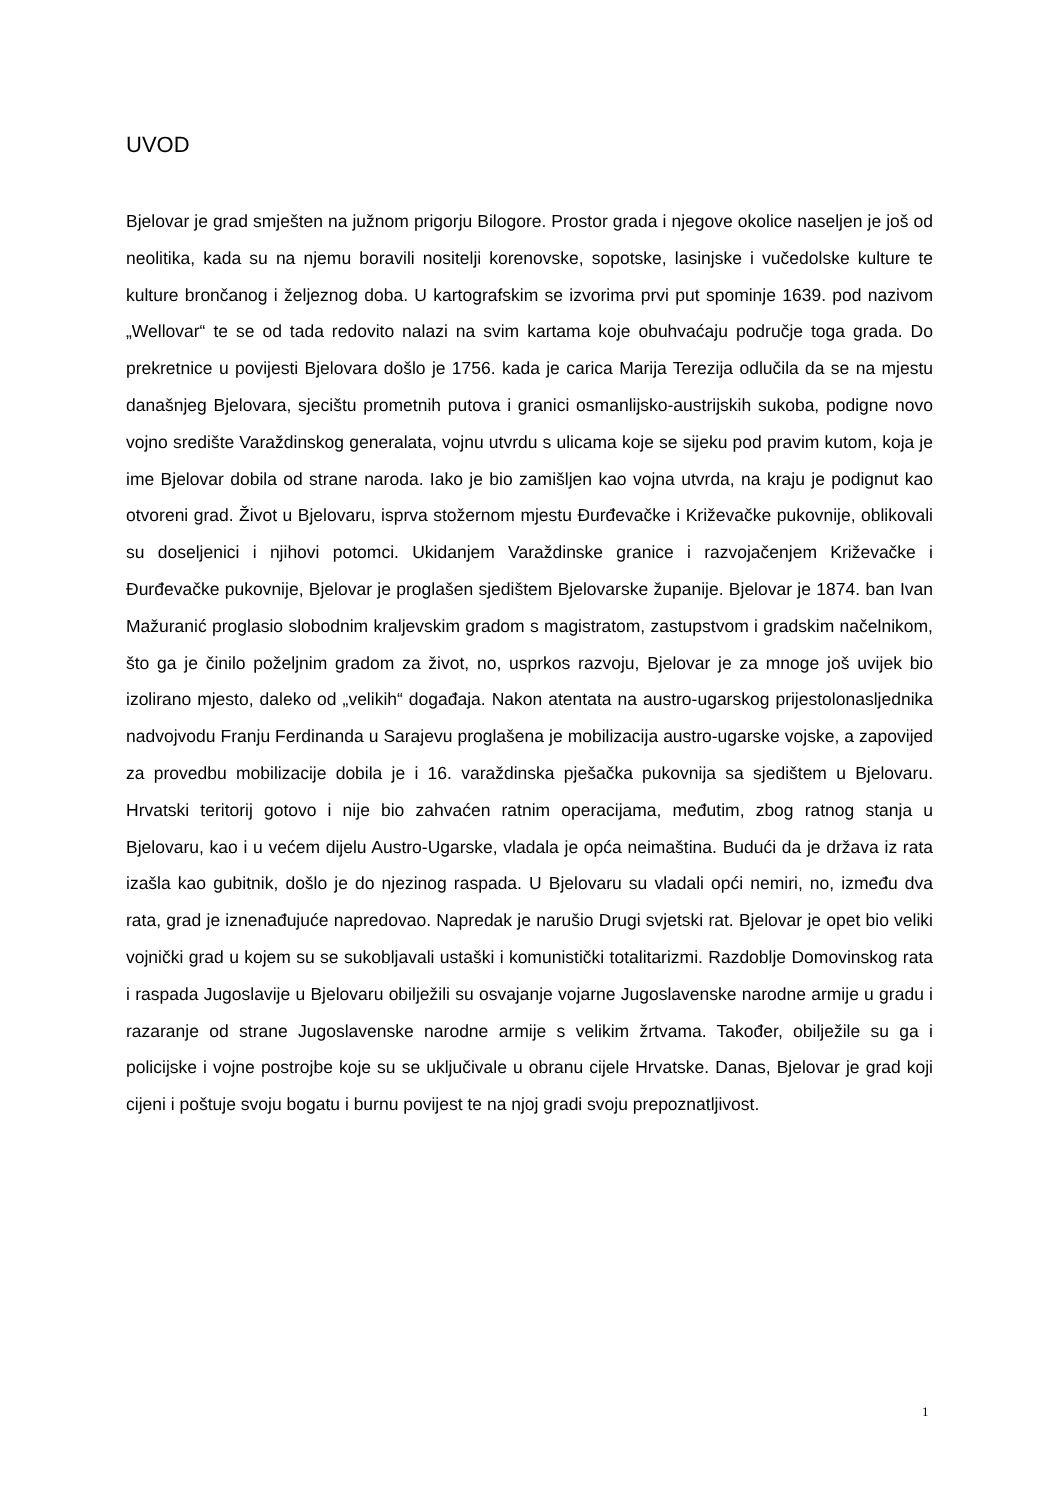UVOD
Bjelovar je grad smješten na južnom prigorju Bilogore. Prostor grada i njegove okolice naseljen je još od neolitika, kada su na njemu boravili nositelji korenovske, sopotske, lasinjske i vučedolske kulture te kulture brončanog i željeznog doba. U kartografskim se izvorima prvi put spominje 1639. pod nazivom „Wellovar“ te se od tada redovito nalazi na svim kartama koje obuhvaćaju područje toga grada. Do prekretnice u povijesti Bjelovara došlo je 1756. kada je carica Marija Terezija odlučila da se na mjestu današnjeg Bjelovara, sjecištu prometnih putova i granici osmanlijsko-austrijskih sukoba, podigne novo vojno središte Varaždinskog generalata, vojnu utvrdu s ulicama koje se sijeku pod pravim kutom, koja je ime Bjelovar dobila od strane naroda. Iako je bio zamišljen kao vojna utvrda, na kraju je podignut kao otvoreni grad. Život u Bjelovaru, isprva stožernom mjestu Đurđevačke i Križevačke pukovnije, oblikovali su doseljenici i njihovi potomci. Ukidanjem Varaždinske granice i razvojačenjem Križevačke i Đurđevačke pukovnije, Bjelovar je proglašen sjedištem Bjelovarske županije. Bjelovar je 1874. ban Ivan Mažuranić proglasio slobodnim kraljevskim gradom s magistratom, zastupstvom i gradskim načelnikom, što ga je činilo poželjnim gradom za život, no, usprkos razvoju, Bjelovar je za mnoge još uvijek bio izolirano mjesto, daleko od „velikih“ događaja. Nakon atentata na austro-ugarskog prijestolonasljednika nadvojvodu Franju Ferdinanda u Sarajevu proglašena je mobilizacija austro-ugarske vojske, a zapovijed za provedbu mobilizacije dobila je i 16. varaždinska pješačka pukovnija sa sjedištem u Bjelovaru. Hrvatski teritorij gotovo i nije bio zahvaćen ratnim operacijama, međutim, zbog ratnog stanja u Bjelovaru, kao i u većem dijelu Austro-Ugarske, vladala je opća neimaština. Budući da je država iz rata izašla kao gubitnik, došlo je do njezinog raspada. U Bjelovaru su vladali opći nemiri, no, između dva rata, grad je iznenađujuće napredovao. Napredak je narušio Drugi svjetski rat. Bjelovar je opet bio veliki vojnički grad u kojem su se sukobljavali ustaški i komunistički totalitarizmi. Razdoblje Domovinskog rata i raspada Jugoslavije u Bjelovaru obilježili su osvajanje vojarne Jugoslavenske narodne armije u gradu i razaranje od strane Jugoslavenske narodne armije s velikim žrtvama. Također, obilježile su ga i policijske i vojne postrojbe koje su se uključivale u obranu cijele Hrvatske. Danas, Bjelovar je grad koji cijeni i poštuje svoju bogatu i burnu povijest te na njoj gradi svoju prepoznatljivost.
1